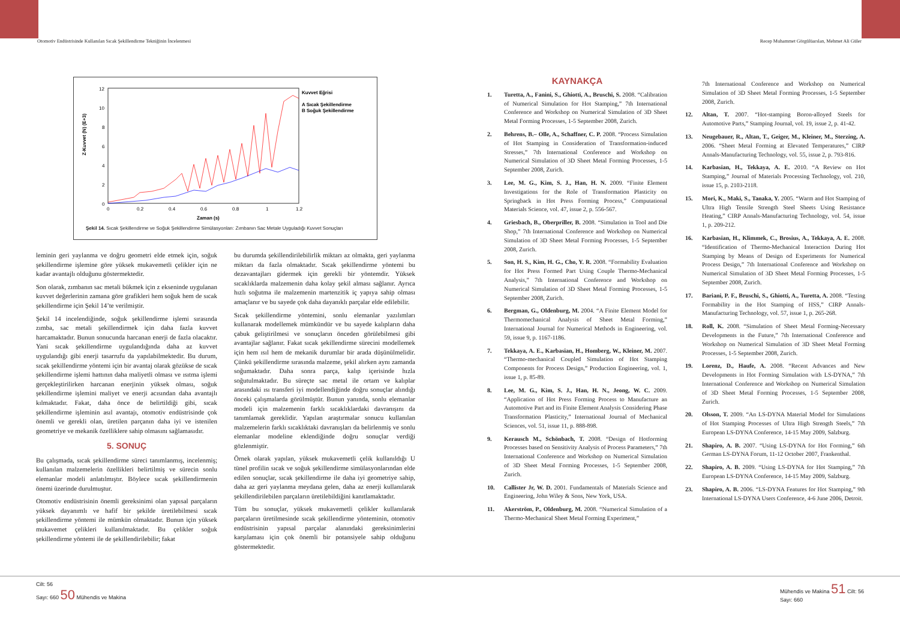Otomotiv Endüstrisinde Kullanılan Sıcak Şekillendirme Tekniğinin İncelenmesi Recep Muhammet Görgülüarslan, Mehmet Ali Güler
Z-Kuvvet (N) (E+3)
12
10
8
6
4
2
0
0
0.2
0.4
0.6
0.8
1
1.2
Zaman (s)
Kuvvet Eğrisi
A Sıcak Şekillendirme
B Soğuk Şekillendirme
Şekil 14. Sıcak Şekillendirme ve Soğuk Şekillendirme Simülasyonları: Zımbanın Sac Metale Uyguladığı Kuvvet Sonuçları
leminin geri yaylanma ve doğru geometri elde etmek için, soğuk şekillendirme işlemine göre yüksek mukavemetli çelikler için ne kadar avantajlı olduğunu göstermektedir.
Son olarak, zımbanın sac metali bükmek için z ekseninde uygulanan kuvvet değerlerinin zamana göre grafikleri hem soğuk hem de sıcak şekillendirme için Şekil 14’te verilmiştir.
Şekil 14 incelendiğinde, soğuk şekillendirme işlemi sırasında zımba, sac metali şekillendirmek için daha fazla kuvvet harcamaktadır. Bunun sonucunda harcanan enerji de fazla olacaktır. Yani sıcak şekillendirme uygulandığında daha az kuvvet uygulandığı gibi enerji tasarrufu da yapılabilmektedir. Bu durum, sıcak şekillendirme yöntemi için bir avantaj olarak gözükse de sıcak şekillendirme işlemi hattının daha maliyetli olması ve ısıtma işlemi gerçekleştirilirken harcanan enerjinin yüksek olması, soğuk şekillendirme işlemini maliyet ve enerji acısından daha avantajlı kılmaktadır. Fakat, daha önce de belirtildiği gibi, sıcak şekillendirme işleminin asıl avantajı, otomotiv endüstrisinde çok önemli ve gerekli olan, üretilen parçanın daha iyi ve istenilen geometriye ve mekanik özelliklere sahip olmasını sağlamasıdır.
5. SONUÇ
Bu çalışmada, sıcak şekillendirme süreci tanımlanmış, incelenmiş; kullanılan malzemelerin özellikleri belirtilmiş ve sürecin sonlu elemanlar modeli anlatılmıştır. Böylece sıcak şekillendirmenin önemi üzerinde durulmuştur.
Otomotiv endüstrisinin önemli gereksinimi olan yapısal parçaların yüksek dayanımlı ve hafif bir şekilde üretilebilmesi sıcak şekillendirme yöntemi ile mümkün olmaktadır. Bunun için yüksek mukavemet çelikleri kullanılmaktadır. Bu çelikler soğuk şekillendirme yöntemi ile de şekillendirilebilir; fakat
bu durumda şekillendirilebilirlik miktarı az olmakta, geri yaylanma miktarı da fazla olmaktadır. Sıcak şekillendirme yöntemi bu dezavantajları gidermek için gerekli bir yöntemdir. Yüksek sıcaklıklarda malzemenin daha kolay şekil alması sağlanır. Ayrıca hızlı soğutma ile malzemenin martenzitik iç yapıya sahip olması amaçlanır ve bu sayede çok daha dayanıklı parçalar elde edilebilir.
Sıcak şekillendirme yöntemini, sonlu elemanlar yazılımları kullanarak modellemek mümkündür ve bu sayede kalıpların daha çabuk geliştirilmesi ve sonuçların önceden görülebilmesi gibi avantajlar sağlanır. Fakat sıcak şekillendirme sürecini modellemek için hem ısıl hem de mekanik durumlar bir arada düşünülmelidir. Çünkü şekillendirme sırasında malzeme, şekil alırken aynı zamanda soğumaktadır. Daha sonra parça, kalıp içerisinde hızla soğutulmaktadır. Bu süreçte sac metal ile ortam ve kalıplar arasındaki ısı transferi iyi modellendiğinde doğru sonuçlar alındığı önceki çalışmalarda görülmüştür. Bunun yanında, sonlu elemanlar modeli için malzemenin farklı sıcaklıklardaki davranışını da tanımlamak gereklidir. Yapılan araştırmalar sonucu kullanılan malzemelerin farklı sıcaklıktaki davranışları da belirlenmiş ve sonlu elemanlar modeline eklendiğinde doğru sonuçlar verdiği gözlenmiştir.
Örnek olarak yapılan, yüksek mukavemetli çelik kullanıldığı U tünel profilin sıcak ve soğuk şekillendirme simülasyonlarından elde edilen sonuçlar, sıcak şekillendirme ile daha iyi geometriye sahip, daha az geri yaylanma meydana gelen, daha az enerji kullanılarak şekillendirilebilen parçaların üretilebildiğini kanıtlamaktadır.
Tüm bu sonuçlar, yüksek mukavemetli çelikler kullanılarak parçaların üretilmesinde sıcak şekillendirme yönteminin, otomotiv endüstrisinin yapısal parçalar alanındaki gereksinimlerini karşılaması için çok önemli bir potansiyele sahip olduğunu göstermektedir.
KAYNAKÇA
1. Turetta, A., Fanini, S., Ghiotti, A., Bruschi, S. 2008. “Calibration of Numerical Simulation for Hot Stamping,” 7th International Conference and Workshop on Numerical Simulation of 3D Sheet Metal Forming Processes, 1-5 September 2008, Zurich.
2. Behrens, B.– Olle, A., Schaffner, C. P. 2008. “Process Simulation of Hot Stamping in Consideration of Transformation-induced Stresses,” 7th International Conference and Workshop on Numerical Simulation of 3D Sheet Metal Forming Processes, 1-5 September 2008, Zurich.
3. Lee, M. G., Kim, S. J., Han, H. N. 2009. “Finite Element Investigations for the Role of Transformation Plasticity on Springback in Hot Press Forming Process,” Computational Materials Science, vol. 47, issue 2, p. 556-567.
4. Griesbach, B., Oberpriller, B. 2008. “Simulation in Tool and Die Shop,” 7th International Conference and Workshop on Numerical Simulation of 3D Sheet Metal Forming Processes, 1-5 September 2008, Zurich.
5. Son, H. S., Kim, H. G., Cho, Y. R. 2008. “Formability Evaluation for Hot Press Formed Part Using Couple Thermo-Mechanical Analysis,” 7th International Conference and Workshop on Numerical Simulation of 3D Sheet Metal Forming Processes, 1-5 September 2008, Zurich.
6. Bergman, G., Oldenburg, M. 2004. “A Finite Element Model for Thermomechanical Analysis of Sheet Metal Forming,” International Journal for Numerical Methods in Engineering, vol. 59, issue 9, p. 1167-1186.
7. Tekkaya, A. E., Karbasian, H., Homberg, W., Kleiner, M. 2007. “Thermo-mechanical Coupled Simulation of Hot Stamping Components for Process Design,” Production Engineering, vol. 1, issue 1, p. 85-89.
8. Lee, M. G., Kim, S. J., Han, H. N., Jeong, W. C. 2009. “Application of Hot Press Forming Process to Manufacture an Automotive Part and its Finite Element Analysis Considering Phase Transformation Plasticity,” International Journal of Mechanical Sciences, vol. 51, issue 11, p. 888-898.
9. Kerausch M., Schönbach, T. 2008. “Design of Hotforming Processes based on Sensitivity Analysis of Process Parameters,” 7th International Conference and Workshop on Numerical Simulation of 3D Sheet Metal Forming Processes, 1-5 September 2008, Zurich.
10. Callister Jr, W. D. 2001. Fundamentals of Materials Science and Engineering, John Wiley & Sons, New York, USA.
11. Akerström, P., Oldenburg, M. 2008. “Numerical Simulation of a Thermo-Mechanical Sheet Metal Forming Experiment,”
7th International Conference and Workshop on Numerical Simulation of 3D Sheet Metal Forming Processes, 1-5 September 2008, Zurich.
12. Altan, T. 2007. “Hot-stamping Boron-alloyed Steels for Automotive Parts,” Stamping Journal, vol. 19, issue 2, p. 41-42.
13. Neugebauer, R., Altan, T., Geiger, M., Kleiner, M., Sterzing, A. 2006. “Sheet Metal Forming at Elevated Temperatures,” CIRP Annals-Manufacturing Technology, vol. 55, issue 2, p. 793-816.
14. Karbasian, H., Tekkaya, A. E. 2010. “A Review on Hot Stamping,” Journal of Materials Processing Technology, vol. 210, issue 15, p. 2103-2118.
15. Mori, K., Maki, S., Tanaka, Y. 2005. “Warm and Hot Stamping of Ultra High Tensile Strength Steel Sheets Using Resistance Heating,” CIRP Annals-Manufacturing Technology, vol. 54, issue 1, p. 209-212.
16. Karbasian, H., Klimmek, C., Brosius, A., Tekkaya, A. E. 2008. “Identification of Thermo-Mechanical Interaction During Hot Stamping by Means of Design od Experiments for Numerical Process Design,” 7th International Conference and Workshop on Numerical Simulation of 3D Sheet Metal Forming Processes, 1-5 September 2008, Zurich.
17. Bariani, P. F., Bruschi, S., Ghiotti, A., Turetta, A. 2008. “Testing Formability in the Hot Stamping of HSS,” CIRP Annals-Manufacturing Technology, vol. 57, issue 1, p. 265-268.
18. Roll, K. 2008. “Simulation of Sheet Metal Forming-Necessary Developments in the Future,” 7th International Conference and Workshop on Numerical Simulation of 3D Sheet Metal Forming Processes, 1-5 September 2008, Zurich.
19. Lorenz, D., Haufe, A. 2008. “Recent Advances and New Developments in Hot Forming Simulation with LS-DYNA,” 7th International Conference and Workshop on Numerical Simulation of 3D Sheet Metal Forming Processes, 1-5 September 2008, Zurich.
20. Olsson, T. 2009. “An LS-DYNA Material Model for Simulations of Hot Stamping Processes of Ultra High Strength Steels,” 7th European LS-DYNA Conference, 14-15 May 2009, Salzburg.
21. Shapiro, A. B. 2007. “Using LS-DYNA for Hot Forming,” 6th German LS-DYNA Forum, 11-12 October 2007, Frankenthal.
22. Shapiro, A. B. 2009. “Using LS-DYNA for Hot Stamping,” 7th European LS-DYNA Conference, 14-15 May 2009, Salzburg.
23. Shapiro, A. B. 2006. “LS-DYNA Features for Hot Stamping,” 9th International LS-DYNA Users Conference, 4-6 June 2006, Detroit.
Cilt: 56
Sayı: 660 50 Mühendis ve Makina Mühendis ve Makina 51 Cilt: 56
Sayı: 660